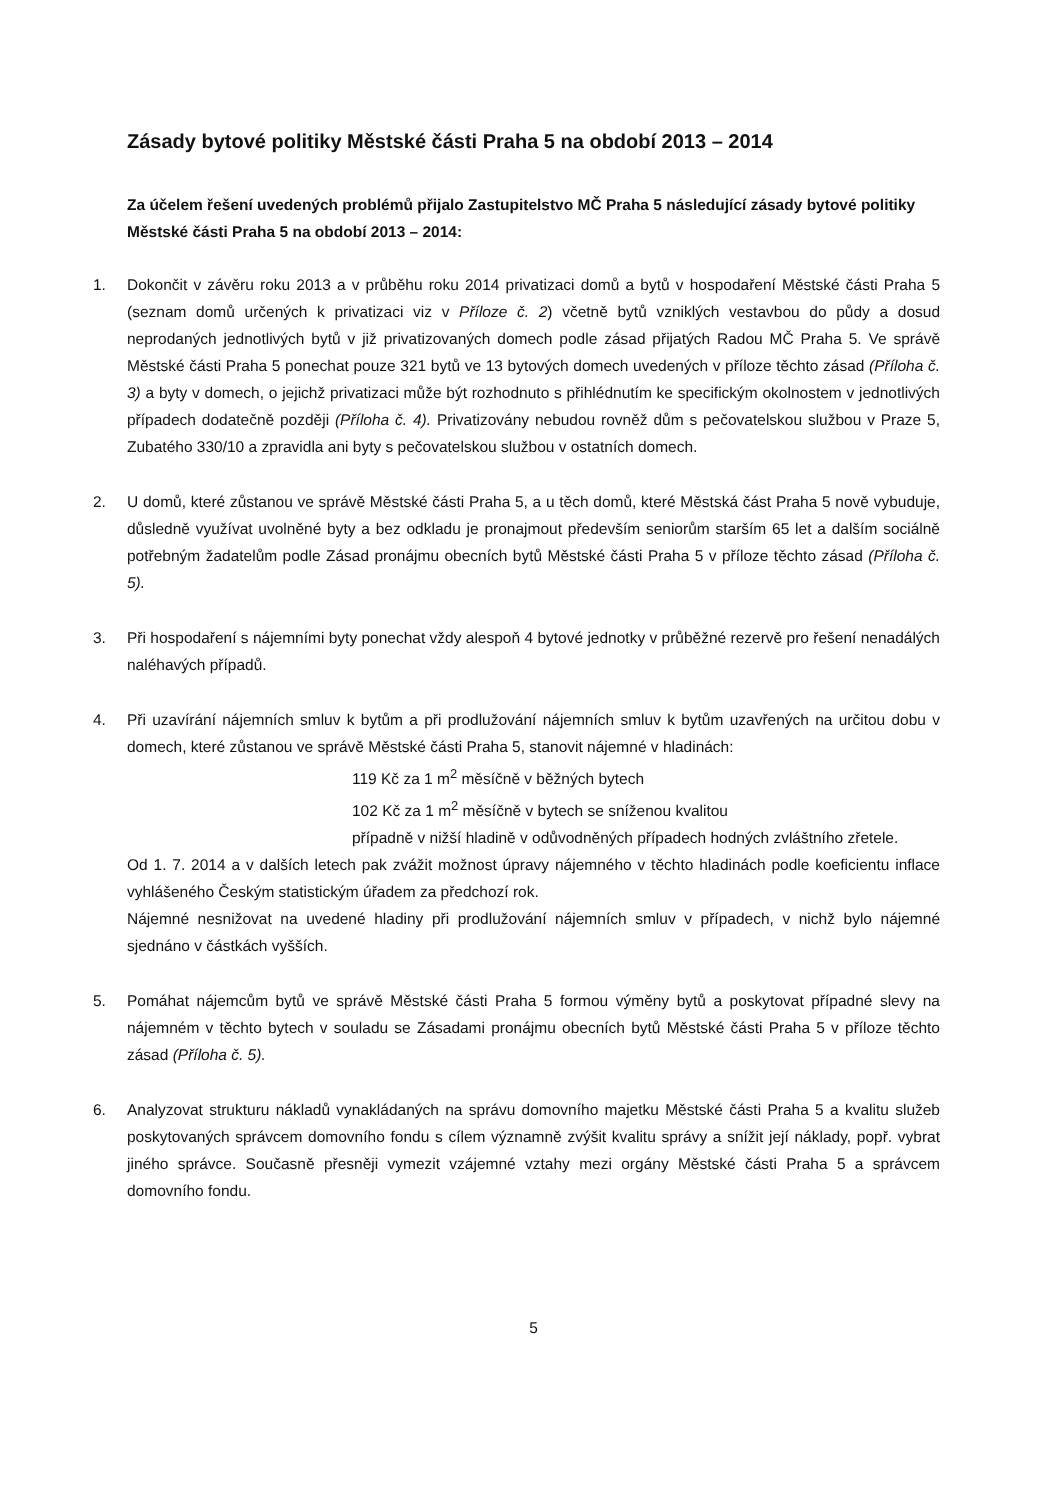Zásady bytové politiky Městské části Praha 5 na období 2013 – 2014
Za účelem řešení uvedených problémů přijalo Zastupitelstvo MČ Praha 5 následující zásady bytové politiky Městské části Praha 5 na období 2013 – 2014:
1. Dokončit v závěru roku 2013 a v průběhu roku 2014 privatizaci domů a bytů v hospodaření Městské části Praha 5 (seznam domů určených k privatizaci viz v Příloze č. 2) včetně bytů vzniklých vestavbou do půdy a dosud neprodaných jednotlivých bytů v již privatizovaných domech podle zásad přijatých Radou MČ Praha 5. Ve správě Městské části Praha 5 ponechat pouze 321 bytů ve 13 bytových domech uvedených v příloze těchto zásad (Příloha č. 3) a byty v domech, o jejichž privatizaci může být rozhodnuto s přihlédnutím ke specifickým okolnostem v jednotlivých případech dodatečně později (Příloha č. 4). Privatizovány nebudou rovněž dům s pečovatelskou službou v Praze 5, Zubatého 330/10 a zpravidla ani byty s pečovatelskou službou v ostatních domech.
2. U domů, které zůstanou ve správě Městské části Praha 5, a u těch domů, které Městská část Praha 5 nově vybuduje, důsledně využívat uvolněné byty a bez odkladu je pronajmout především seniorům starším 65 let a dalším sociálně potřebným žadatelům podle Zásad pronájmu obecních bytů Městské části Praha 5 v příloze těchto zásad (Příloha č. 5).
3. Při hospodaření s nájemními byty ponechat vždy alespoň 4 bytové jednotky v průběžné rezervě pro řešení nenadálých naléhavých případů.
4. Při uzavírání nájemních smluv k bytům a při prodlužování nájemních smluv k bytům uzavřených na určitou dobu v domech, které zůstanou ve správě Městské části Praha 5, stanovit nájemné v hladinách:
119 Kč za 1 m<sup>2</sup> měsíčně v běžných bytech
102 Kč za 1 m<sup>2</sup> měsíčně v bytech se sníženou kvalitou
případně v nižší hladině v odůvodněných případech hodných zvláštního zřetele.
Od 1. 7. 2014 a v dalších letech pak zvážit možnost úpravy nájemného v těchto hladinách podle koeficientu inflace vyhlášeného Českým statistickým úřadem za předchozí rok.
Nájemné nesnižovat na uvedené hladiny při prodlužování nájemních smluv v případech, v nichž bylo nájemné sjednáno v částkách vyšších.
5. Pomáhat nájemcům bytů ve správě Městské části Praha 5 formou výměny bytů a poskytovat případné slevy na nájemném v těchto bytech v souladu se Zásadami pronájmu obecních bytů Městské části Praha 5 v příloze těchto zásad (Příloha č. 5).
6. Analyzovat strukturu nákladů vynakládaných na správu domovního majetku Městské části Praha 5 a kvalitu služeb poskytovaných správcem domovního fondu s cílem významně zvýšit kvalitu správy a snížit její náklady, popř. vybrat jiného správce. Současně přesněji vymezit vzájemné vztahy mezi orgány Městské části Praha 5 a správcem domovního fondu.
5